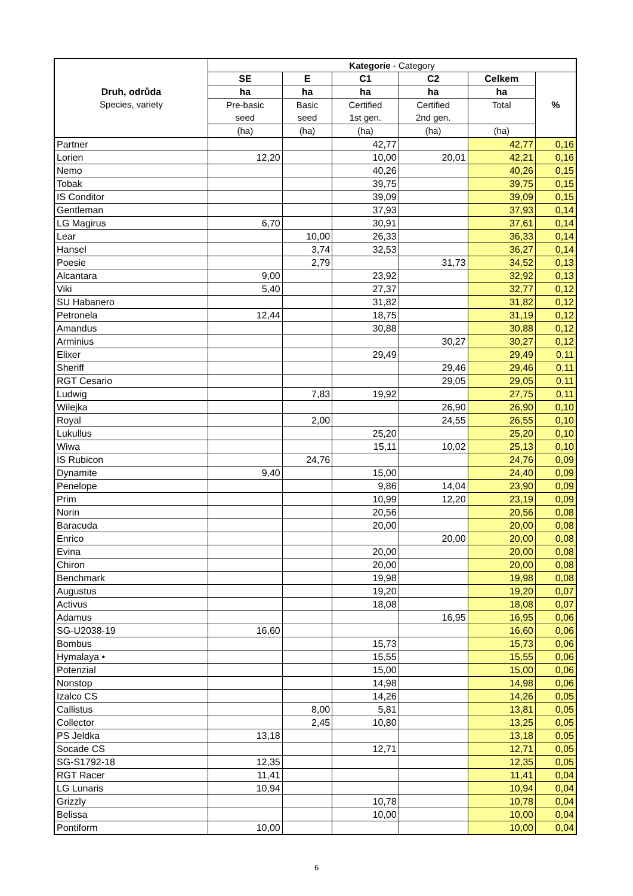| Druh, odrůda Species, variety | Kategorie - Category | | | | | |
| --- | --- | --- | --- | --- | --- | --- |
| | SE | E | C1 | C2 | Celkem | % |
| | ha | ha | ha | ha | ha | |
| | Pre-basic seed | Basic seed | Certified 1st gen. | Certified 2nd gen. | Total | |
| | (ha) | (ha) | (ha) | (ha) | (ha) | |
| Partner | | | 42,77 | | 42,77 | 0,16 |
| Lorien | 12,20 | | 10,00 | 20,01 | 42,21 | 0,16 |
| Nemo | | | 40,26 | | 40,26 | 0,15 |
| Tobak | | | 39,75 | | 39,75 | 0,15 |
| IS Conditor | | | 39,09 | | 39,09 | 0,15 |
| Gentleman | | | 37,93 | | 37,93 | 0,14 |
| LG Magirus | 6,70 | | 30,91 | | 37,61 | 0,14 |
| Lear | | 10,00 | 26,33 | | 36,33 | 0,14 |
| Hansel | | 3,74 | 32,53 | | 36,27 | 0,14 |
| Poesie | | 2,79 | | 31,73 | 34,52 | 0,13 |
| Alcantara | 9,00 | | 23,92 | | 32,92 | 0,13 |
| Viki | 5,40 | | 27,37 | | 32,77 | 0,12 |
| SU Habanero | | | 31,82 | | 31,82 | 0,12 |
| Petronela | 12,44 | | 18,75 | | 31,19 | 0,12 |
| Amandus | | | 30,88 | | 30,88 | 0,12 |
| Arminius | | | | 30,27 | 30,27 | 0,12 |
| Elixer | | | 29,49 | | 29,49 | 0,11 |
| Sheriff | | | | 29,46 | 29,46 | 0,11 |
| RGT Cesario | | | | 29,05 | 29,05 | 0,11 |
| Ludwig | | 7,83 | 19,92 | | 27,75 | 0,11 |
| Wilejka | | | | 26,90 | 26,90 | 0,10 |
| Royal | | 2,00 | | 24,55 | 26,55 | 0,10 |
| Lukullus | | | 25,20 | | 25,20 | 0,10 |
| Wiwa | | | 15,11 | 10,02 | 25,13 | 0,10 |
| IS Rubicon | | 24,76 | | | 24,76 | 0,09 |
| Dynamite | 9,40 | | 15,00 | | 24,40 | 0,09 |
| Penelope | | | 9,86 | 14,04 | 23,90 | 0,09 |
| Prim | | | 10,99 | 12,20 | 23,19 | 0,09 |
| Norin | | | 20,56 | | 20,56 | 0,08 |
| Baracuda | | | 20,00 | | 20,00 | 0,08 |
| Enrico | | | | 20,00 | 20,00 | 0,08 |
| Evina | | | 20,00 | | 20,00 | 0,08 |
| Chiron | | | 20,00 | | 20,00 | 0,08 |
| Benchmark | | | 19,98 | | 19,98 | 0,08 |
| Augustus | | | 19,20 | | 19,20 | 0,07 |
| Activus | | | 18,08 | | 18,08 | 0,07 |
| Adamus | | | | 16,95 | 16,95 | 0,06 |
| SG-U2038-19 | 16,60 | | | | 16,60 | 0,06 |
| Bombus | | | 15,73 | | 15,73 | 0,06 |
| Hymalaya • | | | 15,55 | | 15,55 | 0,06 |
| Potenzial | | | 15,00 | | 15,00 | 0,06 |
| Nonstop | | | 14,98 | | 14,98 | 0,06 |
| Izalco CS | | | 14,26 | | 14,26 | 0,05 |
| Callistus | | 8,00 | 5,81 | | 13,81 | 0,05 |
| Collector | | 2,45 | 10,80 | | 13,25 | 0,05 |
| PS Jeldka | 13,18 | | | | 13,18 | 0,05 |
| Socade CS | | | 12,71 | | 12,71 | 0,05 |
| SG-S1792-18 | 12,35 | | | | 12,35 | 0,05 |
| RGT Racer | 11,41 | | | | 11,41 | 0,04 |
| LG Lunaris | 10,94 | | | | 10,94 | 0,04 |
| Grizzly | | | 10,78 | | 10,78 | 0,04 |
| Belissa | | | 10,00 | | 10,00 | 0,04 |
| Pontiform | 10,00 | | | | 10,00 | 0,04 |
6